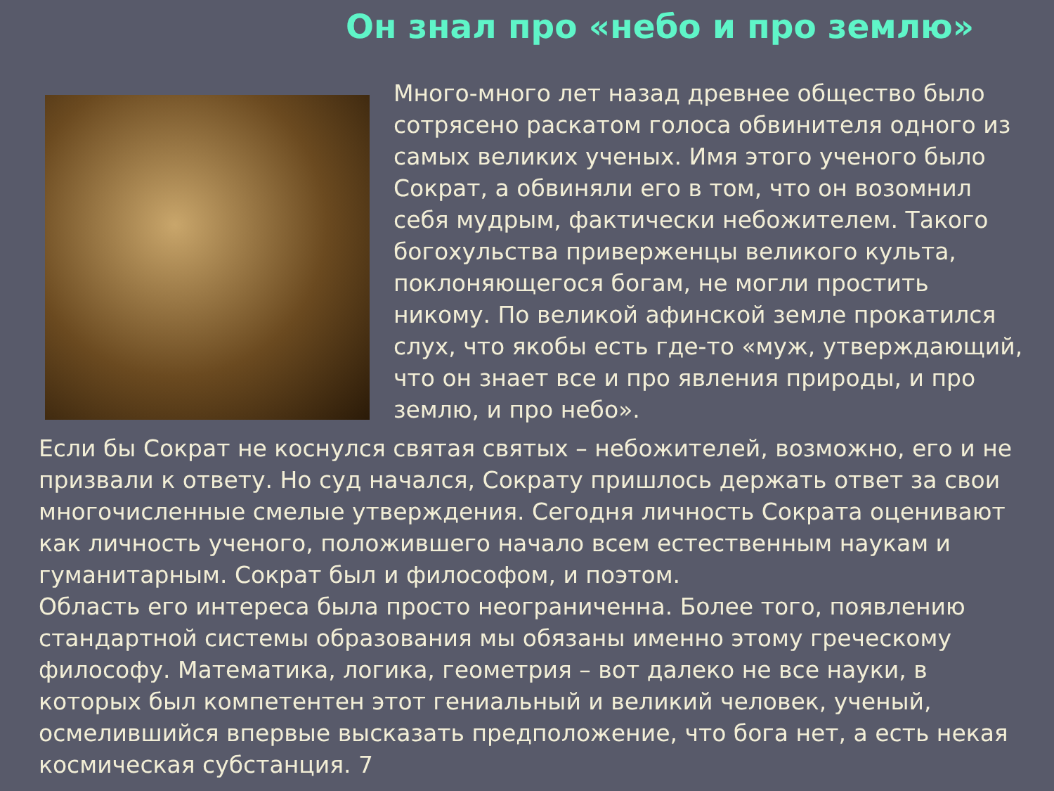Он знал про «небо и про землю»
Много-много лет назад древнее общество было сотрясено раскатом голоса обвинителя одного из самых великих ученых. Имя этого ученого было Сократ, а обвиняли его в том, что он возомнил себя мудрым, фактически небожителем. Такого богохульства приверженцы великого культа, поклоняющегося богам, не могли простить никому. По великой афинской земле прокатился слух, что якобы есть где-то «муж, утверждающий, что он знает все и про явления природы, и про землю, и про небо».
Если бы Сократ не коснулся святая святых – небожителей, возможно, его и не призвали к ответу. Но суд начался, Сократу пришлось держать ответ за свои многочисленные смелые утверждения. Сегодня личность Сократа оценивают как личность ученого, положившего начало всем естественным наукам и гуманитарным. Сократ был и философом, и поэтом.
Область его интереса была просто неограниченна. Более того, появлению стандартной системы образования мы обязаны именно этому греческому философу. Математика, логика, геометрия – вот далеко не все науки, в которых был компетентен этот гениальный и великий человек, ученый, осмелившийся впервые высказать предположение, что бога нет, а есть некая космическая субстанция. 7